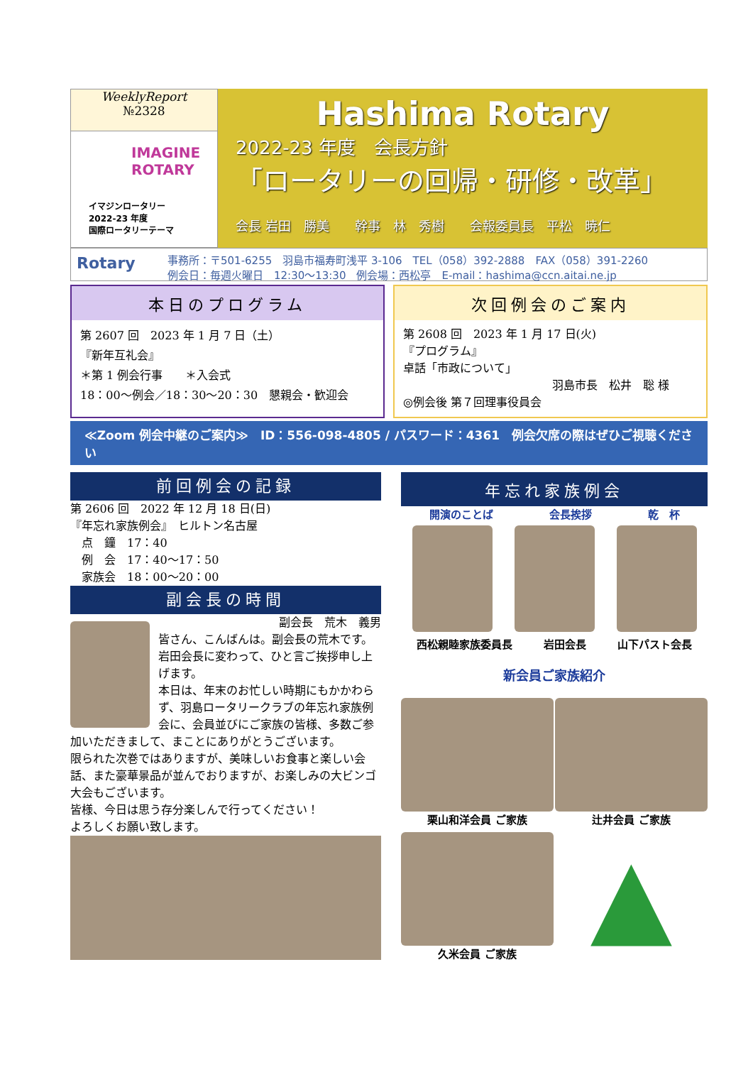WeeklyReport
№2328
IMAGINE
ROTARY
イマジンロータリー
2022-23 年度
国際ロータリーテーマ
Hashima Rotary
2022-23 年度　会長方針
「ロータリーの回帰・研修・改革」
会長 岩田　勝美　　幹事　林　秀樹　　会報委員長　平松　暁仁
Rotary
事務所：〒501-6255　羽島市福寿町浅平 3-106　TEL（058）392-2888　FAX（058）391-2260
例会日：毎週火曜日　12:30～13:30　例会場：西松亭　E-mail：hashima@ccn.aitai.ne.jp
本日のプログラム
第 2607 回　2023 年 1 月 7 日（土）
『新年互礼会』
＊第 1 例会行事　　＊入会式
18：00～例会／18：30～20：30　懇親会・歓迎会
次回例会のご案内
第 2608 回　2023 年 1 月 17 日(火)
『プログラム』
卓話「市政について」
羽島市長　松井　聡 様
◎例会後 第７回理事役員会
≪Zoom 例会中継のご案内≫　ID：556-098-4805 / パスワード：4361　例会欠席の際はぜひご視聴ください
前回例会の記録
第 2606 回　2022 年 12 月 18 日(日)
『年忘れ家族例会』　ヒルトン名古屋
　点　鐘　17：40
　例　会　17：40～17：50
　家族会　18：00～20：00
副会長の時間
副会長　荒木　義男
皆さん、こんばんは。副会長の荒木です。
岩田会長に変わって、ひと言ご挨拶申し上げます。
本日は、年末のお忙しい時期にもかかわらず、羽島ロータリークラブの年忘れ家族例会に、会員並びにご家族の皆様、多数ご参加いただきまして、まことにありがとうございます。
限られた次巻ではありますが、美味しいお食事と楽しい会話、また豪華景品が並んでおりますが、お楽しみの大ビンゴ大会もございます。
皆様、今日は思う存分楽しんで行ってください！
よろしくお願い致します。
年忘れ家族例会
開演のことば 会長挨拶 乾　杯
西松親睦家族委員長 岩田会長 山下パスト会長
新会員ご家族紹介
栗山和洋会員 ご家族 辻井会員 ご家族
久米会員 ご家族
▲